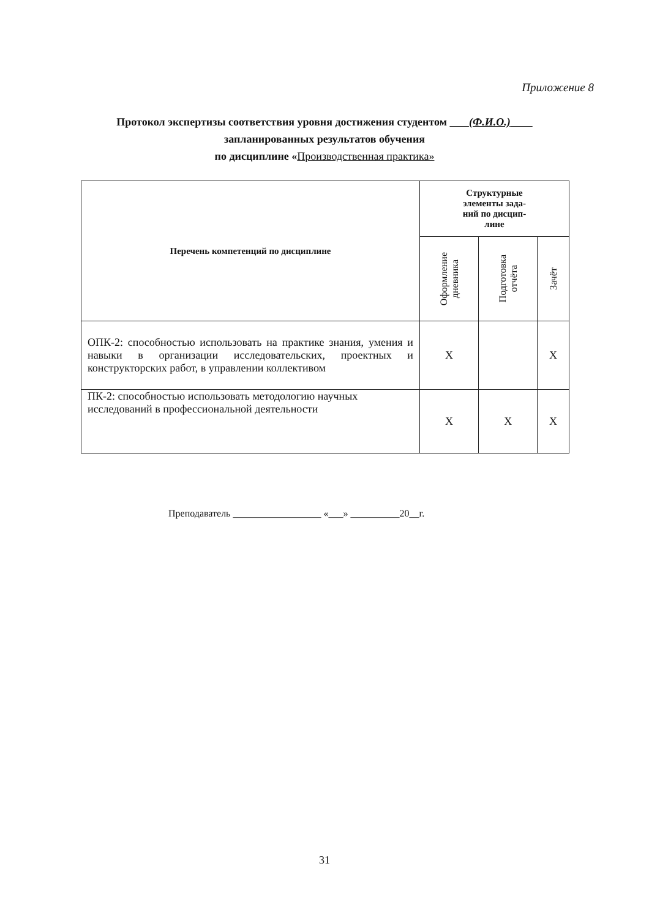Приложение 8
Протокол экспертизы соответствия уровня достижения студентом (Ф.И.О.)
запланированных результатов обучения
по дисциплине «Производственная практика»
| Перечень компетенций по дисциплине | Структурные элементы зада- ний по дисцип- лине | | |
| --- | --- | --- | --- |
| | Оформление дневника | Подготовка отчёта | Зачёт |
| ОПК-2: способностью использовать на практике знания, умения и навыки в организации исследовательских, проектных и конструкторских работ, в управлении коллективом | Х | | Х |
| ПК-2: способностью использовать методологию научных исследований в профессиональной деятельности | Х | Х | Х |
Преподаватель __________________ «___» __________20__г.
31